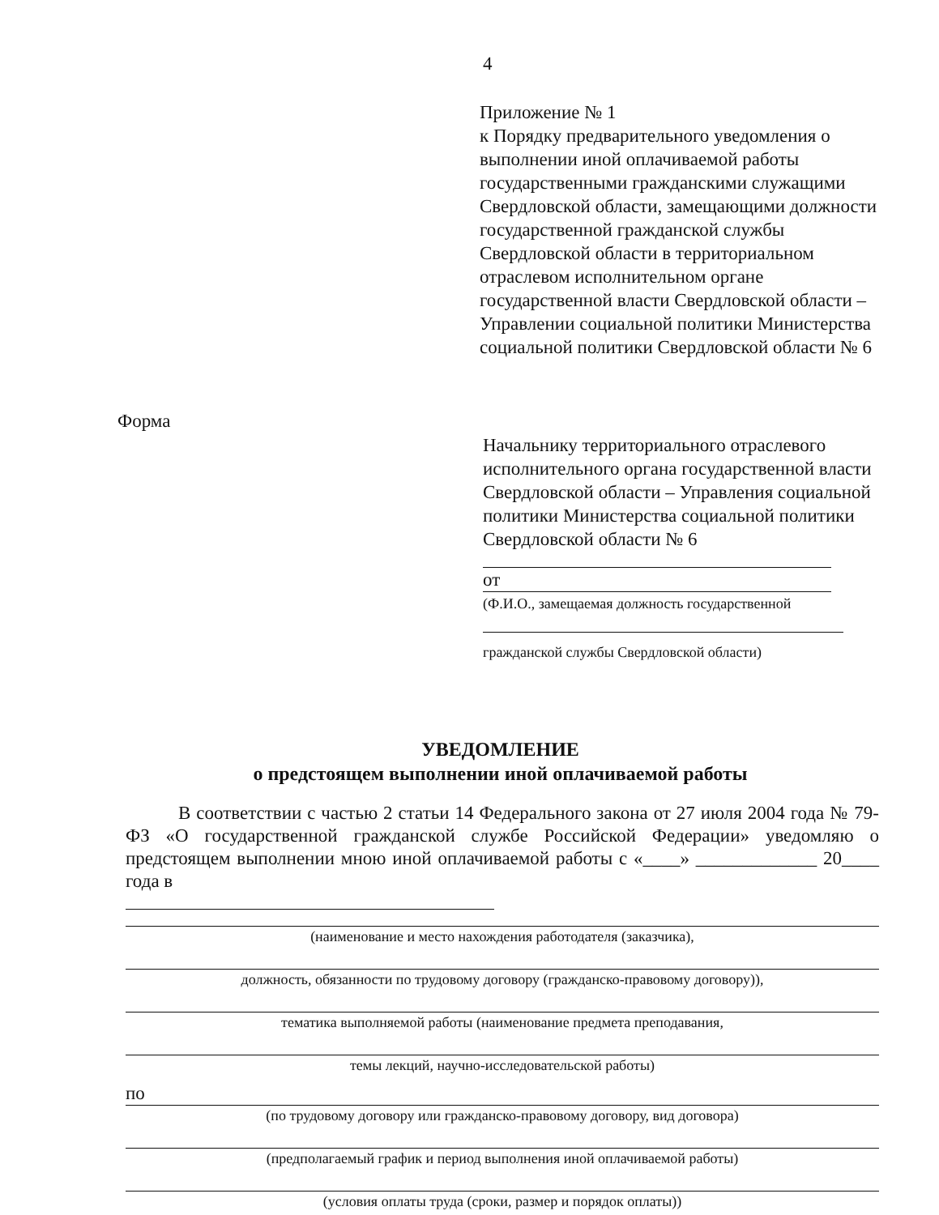4
Приложение № 1
к Порядку предварительного уведомления о выполнении иной оплачиваемой работы государственными гражданскими служащими Свердловской области, замещающими должности государственной гражданской службы Свердловской области в территориальном отраслевом исполнительном органе государственной власти Свердловской области – Управлении социальной политики Министерства социальной политики Свердловской области № 6
Форма
Начальнику территориального отраслевого исполнительного органа государственной власти Свердловской области – Управления социальной политики Министерства социальной политики Свердловской области № 6
от
(Ф.И.О., замещаемая должность государственной
гражданской службы Свердловской области)
УВЕДОМЛЕНИЕ
о предстоящем выполнении иной оплачиваемой работы
В соответствии с частью 2 статьи 14 Федерального закона от 27 июля 2004 года № 79-ФЗ «О государственной гражданской службе Российской Федерации» уведомляю о предстоящем выполнении мною иной оплачиваемой работы с «____» _____________ 20____ года в
(наименование и место нахождения работодателя (заказчика),
должность, обязанности по трудовому договору (гражданско-правовому договору)),
тематика выполняемой работы (наименование предмета преподавания,
темы лекций, научно-исследовательской работы)
по
(по трудовому договору или гражданско-правовому договору, вид договора)
(предполагаемый график и период выполнения иной оплачиваемой работы)
(условия оплаты труда (сроки, размер и порядок оплаты))